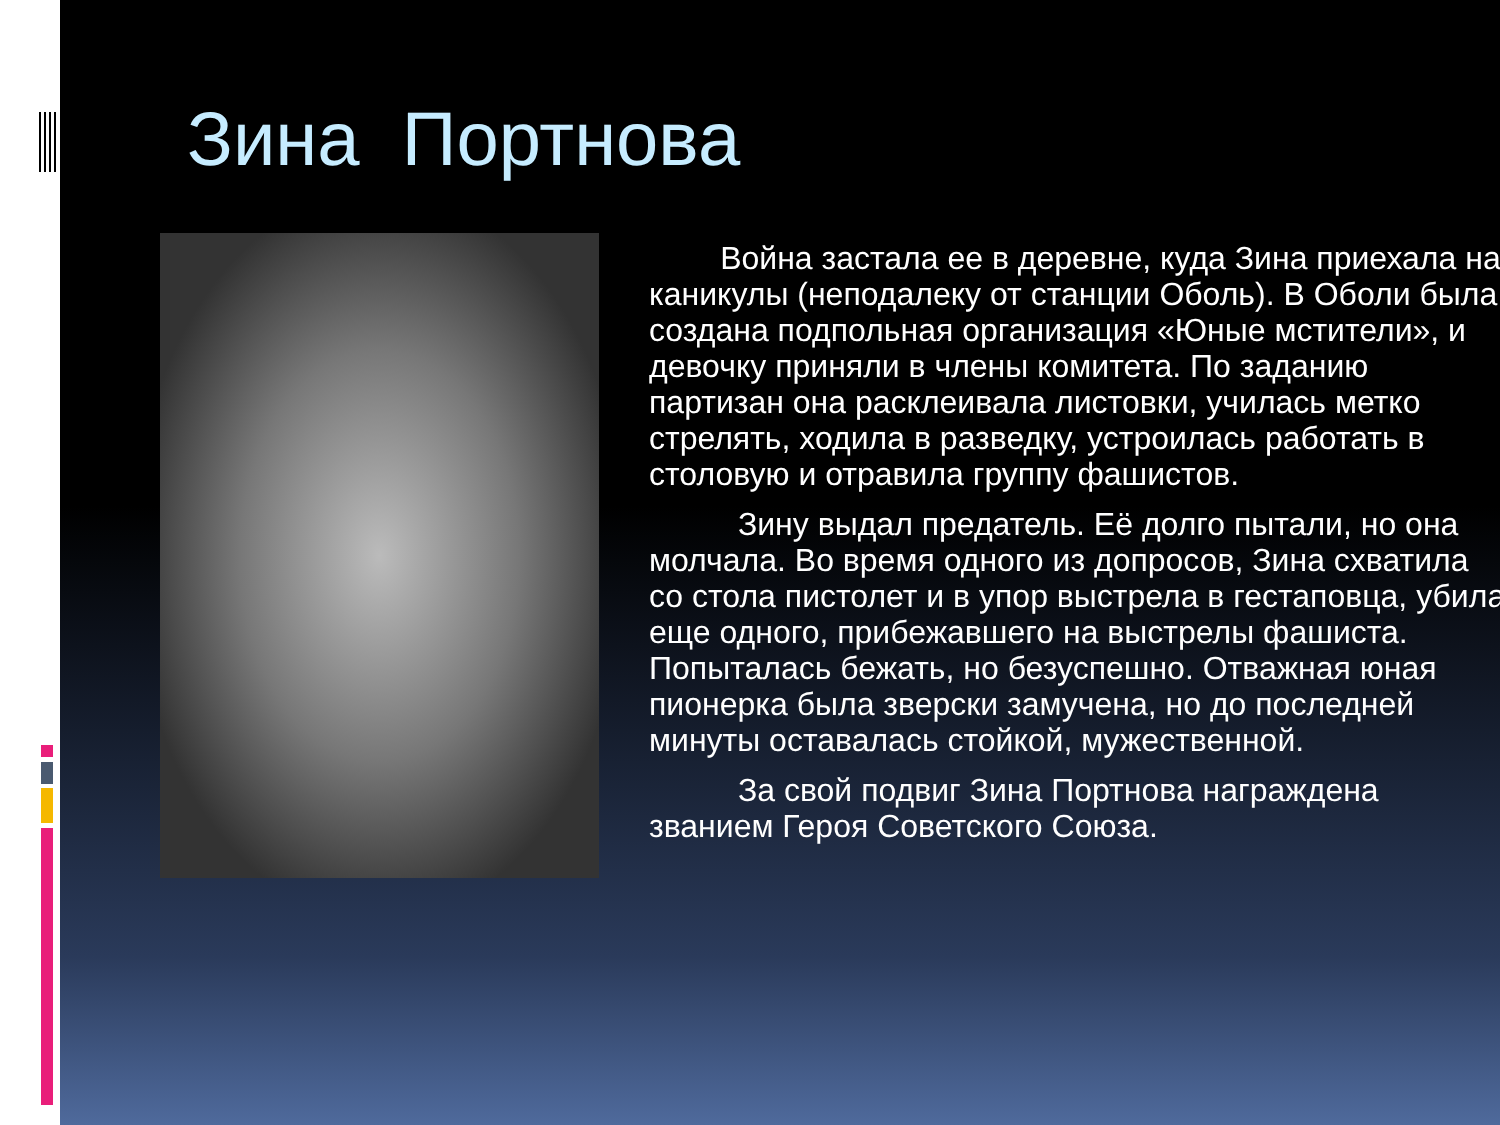Зина Портнова
Война застала ее в деревне, куда Зина приехала на каникулы (неподалеку от станции Оболь). В Оболи была создана подпольная организация «Юные мстители», и девочку приняли в члены комитета. По заданию партизан она расклеивала листовки, училась метко стрелять, ходила в разведку, устроилась работать в столовую и отравила группу фашистов.
Зину выдал предатель. Её долго пытали, но она молчала. Во время одного из допросов, Зина схватила со стола пистолет и в упор выстрела в гестаповца, убила еще одного, прибежавшего на выстрелы фашиста. Попыталась бежать, но безуспешно. Отважная юная пионерка была зверски замучена, но до последней минуты оставалась стойкой, мужественной.
За свой подвиг Зина Портнова награждена званием Героя Советского Союза.